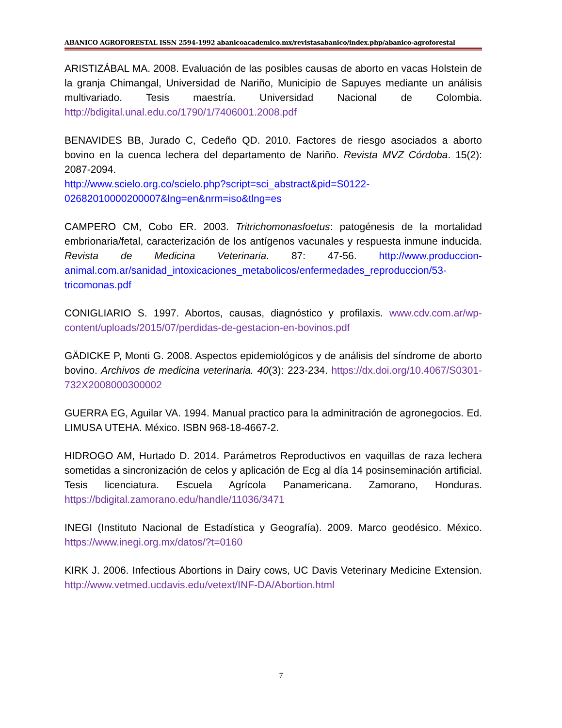ABANICO AGROFORESTAL ISSN 2594-1992 abanicoacademico.mx/revistasabanico/index.php/abanico-agroforestal
ARISTIZÁBAL MA. 2008. Evaluación de las posibles causas de aborto en vacas Holstein de la granja Chimangal, Universidad de Nariño, Municipio de Sapuyes mediante un análisis multivariado. Tesis maestría. Universidad Nacional de Colombia. http://bdigital.unal.edu.co/1790/1/7406001.2008.pdf
BENAVIDES BB, Jurado C, Cedeño QD. 2010. Factores de riesgo asociados a aborto bovino en la cuenca lechera del departamento de Nariño. Revista MVZ Córdoba. 15(2): 2087-2094.
http://www.scielo.org.co/scielo.php?script=sci_abstract&pid=S0122-02682010000200007&lng=en&nrm=iso&tlng=es
CAMPERO CM, Cobo ER. 2003. Tritrichomonasfoetus: patogénesis de la mortalidad embrionaria/fetal, caracterización de los antígenos vacunales y respuesta inmune inducida. Revista de Medicina Veterinaria. 87: 47-56. http://www.produccion-animal.com.ar/sanidad_intoxicaciones_metabolicos/enfermedades_reproduccion/53-tricomonas.pdf
CONIGLIARIO S. 1997. Abortos, causas, diagnóstico y profilaxis. www.cdv.com.ar/wp-content/uploads/2015/07/perdidas-de-gestacion-en-bovinos.pdf
GÄDICKE P, Monti G. 2008. Aspectos epidemiológicos y de análisis del síndrome de aborto bovino. Archivos de medicina veterinaria. 40(3): 223-234. https://dx.doi.org/10.4067/S0301-732X2008000300002
GUERRA EG, Aguilar VA. 1994. Manual practico para la adminitración de agronegocios. Ed. LIMUSA UTEHA. México. ISBN 968-18-4667-2.
HIDROGO AM, Hurtado D. 2014. Parámetros Reproductivos en vaquillas de raza lechera sometidas a sincronización de celos y aplicación de Ecg al día 14 posinseminación artificial. Tesis licenciatura. Escuela Agrícola Panamericana. Zamorano, Honduras. https://bdigital.zamorano.edu/handle/11036/3471
INEGI (Instituto Nacional de Estadística y Geografía). 2009. Marco geodésico. México. https://www.inegi.org.mx/datos/?t=0160
KIRK J. 2006. Infectious Abortions in Dairy cows, UC Davis Veterinary Medicine Extension. http://www.vetmed.ucdavis.edu/vetext/INF-DA/Abortion.html
7